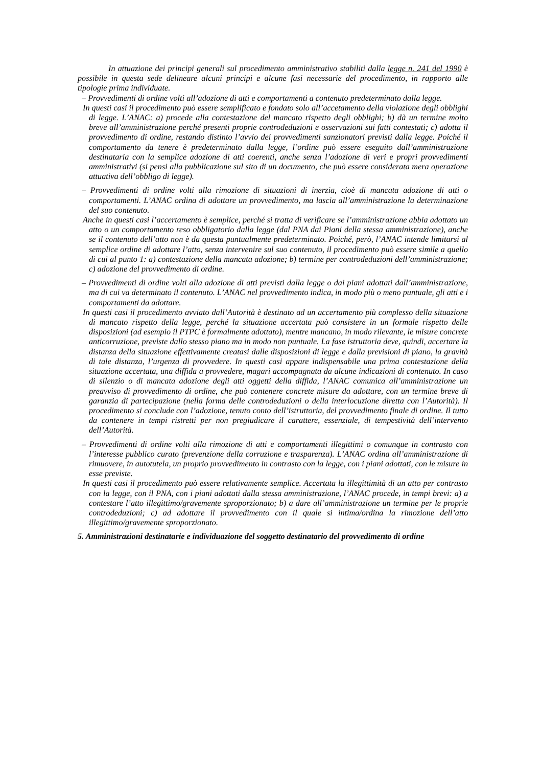In attuazione dei principi generali sul procedimento amministrativo stabiliti dalla legge n. 241 del 1990 è possibile in questa sede delineare alcuni principi e alcune fasi necessarie del procedimento, in rapporto alle tipologie prima individuate.
– Provvedimenti di ordine volti all’adozione di atti e comportamenti a contenuto predeterminato dalla legge.
In questi casi il procedimento può essere semplificato e fondato solo all’accetamento della violazione degli obblighi di legge. L’ANAC: a) procede alla contestazione del mancato rispetto degli obblighi; b) dà un termine molto breve all’amministrazione perché presenti proprie controdeduzioni e osservazioni sui fatti contestati; c) adotta il provvedimento di ordine, restando distinto l’avvio dei provvedimenti sanzionatori previsti dalla legge. Poiché il comportamento da tenere è predeterminato dalla legge, l’ordine può essere eseguito dall’amministrazione destinataria con la semplice adozione di atti coerenti, anche senza l’adozione di veri e propri provvedimenti amministrativi (si pensi alla pubblicazione sul sito di un documento, che può essere considerata mera operazione attuativa dell’obbligo di legge).
– Provvedimenti di ordine volti alla rimozione di situazioni di inerzia, cioè di mancata adozione di atti o comportamenti. L’ANAC ordina di adottare un provvedimento, ma lascia all’amministrazione la determinazione del suo contenuto.
Anche in questi casi l’accertamento è semplice, perché si tratta di verificare se l’amministrazione abbia adottato un atto o un comportamento reso obbligatorio dalla legge (dal PNA dai Piani della stessa amministrazione), anche se il contenuto dell’atto non è da questa puntualmente predeterminato. Poiché, però, l’ANAC intende limitarsi al semplice ordine di adottare l’atto, senza intervenire sul suo contenuto, il procedimento può essere simile a quello di cui al punto 1: a) contestazione della mancata adozione; b) termine per controdeduzioni dell’amministrazione; c) adozione del provvedimento di ordine.
– Provvedimenti di ordine volti alla adozione di atti previsti dalla legge o dai piani adottati dall’amministrazione, ma di cui va determinato il contenuto. L’ANAC nel provvedimento indica, in modo più o meno puntuale, gli atti e i comportamenti da adottare.
In questi casi il procedimento avviato dall’Autorità è destinato ad un accertamento più complesso della situazione di mancato rispetto della legge, perché la situazione accertata può consistere in un formale rispetto delle disposizioni (ad esempio il PTPC è formalmente adottato), mentre mancano, in modo rilevante, le misure concrete anticorruzione, previste dallo stesso piano ma in modo non puntuale. La fase istruttoria deve, quindi, accertare la distanza della situazione effettivamente creatasi dalle disposizioni di legge e dalla previsioni di piano, la gravità di tale distanza, l’urgenza di provvedere. In questi casi appare indispensabile una prima contestazione della situazione accertata, una diffida a provvedere, magari accompagnata da alcune indicazioni di contenuto. In caso di silenzio o di mancata adozione degli atti oggetti della diffida, l’ANAC comunica all’amministrazione un preavviso di provvedimento di ordine, che può contenere concrete misure da adottare, con un termine breve di garanzia di partecipazione (nella forma delle controdeduzioni o della interlocuzione diretta con l’Autorità). Il procedimento si conclude con l’adozione, tenuto conto dell’istruttoria, del provvedimento finale di ordine. Il tutto da contenere in tempi ristretti per non pregiudicare il carattere, essenziale, di tempestività dell’intervento dell’Autorità.
– Provvedimenti di ordine volti alla rimozione di atti e comportamenti illegittimi o comunque in contrasto con l’interesse pubblico curato (prevenzione della corruzione e trasparenza). L’ANAC ordina all’amministrazione di rimuovere, in autotutela, un proprio provvedimento in contrasto con la legge, con i piani adottati, con le misure in esse previste.
In questi casi il procedimento può essere relativamente semplice. Accertata la illegittimità di un atto per contrasto con la legge, con il PNA, con i piani adottati dalla stessa amministrazione, l’ANAC procede, in tempi brevi: a) a contestare l’atto illegittimo/gravemente sproporzionato; b) a dare all’amministrazione un termine per le proprie controdeduzioni; c) ad adottare il provvedimento con il quale si intima/ordina la rimozione dell’atto illegittimo/gravemente sproporzionato.
5. Amministrazioni destinatarie e individuazione del soggetto destinatario del provvedimento di ordine